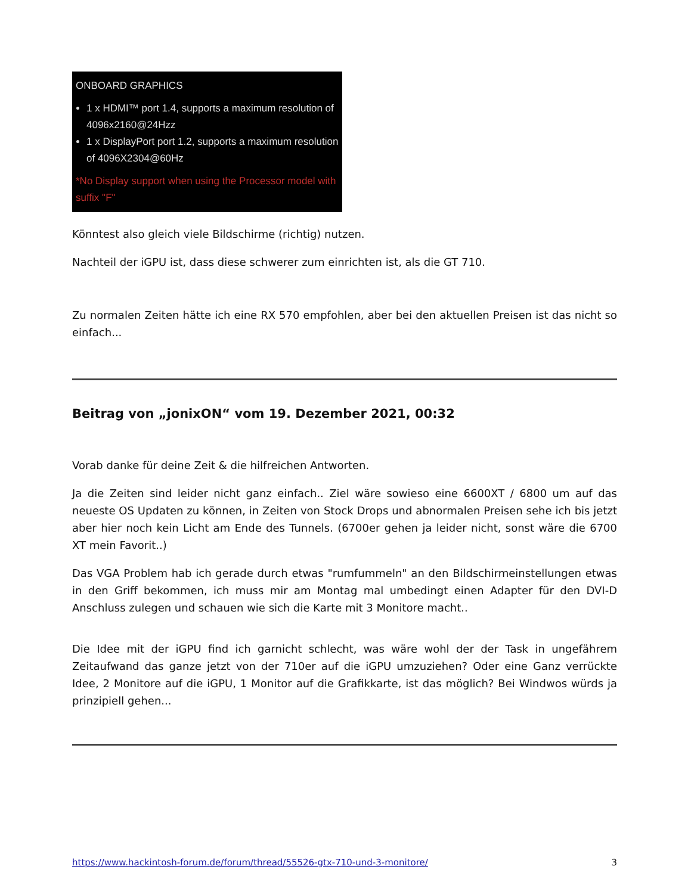ONBOARD GRAPHICS
1 x HDMI™ port 1.4, supports a maximum resolution of 4096x2160@24Hzz
1 x DisplayPort port 1.2, supports a maximum resolution of 4096X2304@60Hz
*No Display support when using the Processor model with suffix "F"
Könntest also gleich viele Bildschirme (richtig) nutzen.
Nachteil der iGPU ist, dass diese schwerer zum einrichten ist, als die GT 710.
Zu normalen Zeiten hätte ich eine RX 570 empfohlen, aber bei den aktuellen Preisen ist das nicht so einfach...
Beitrag von „jonixON“ vom 19. Dezember 2021, 00:32
Vorab danke für deine Zeit & die hilfreichen Antworten.
Ja die Zeiten sind leider nicht ganz einfach.. Ziel wäre sowieso eine 6600XT / 6800 um auf das neueste OS Updaten zu können, in Zeiten von Stock Drops und abnormalen Preisen sehe ich bis jetzt aber hier noch kein Licht am Ende des Tunnels. (6700er gehen ja leider nicht, sonst wäre die 6700 XT mein Favorit..)
Das VGA Problem hab ich gerade durch etwas "rumfummeln" an den Bildschirmeinstellungen etwas in den Griff bekommen, ich muss mir am Montag mal umbedingt einen Adapter für den DVI-D Anschluss zulegen und schauen wie sich die Karte mit 3 Monitore macht..
Die Idee mit der iGPU find ich garnicht schlecht, was wäre wohl der der Task in ungefährem Zeitaufwand das ganze jetzt von der 710er auf die iGPU umzuziehen? Oder eine Ganz verrückte Idee, 2 Monitore auf die iGPU, 1 Monitor auf die Grafikkarte, ist das möglich? Bei Windwos würds ja prinzipiell gehen...
https://www.hackintosh-forum.de/forum/thread/55526-gtx-710-und-3-monitore/ 3